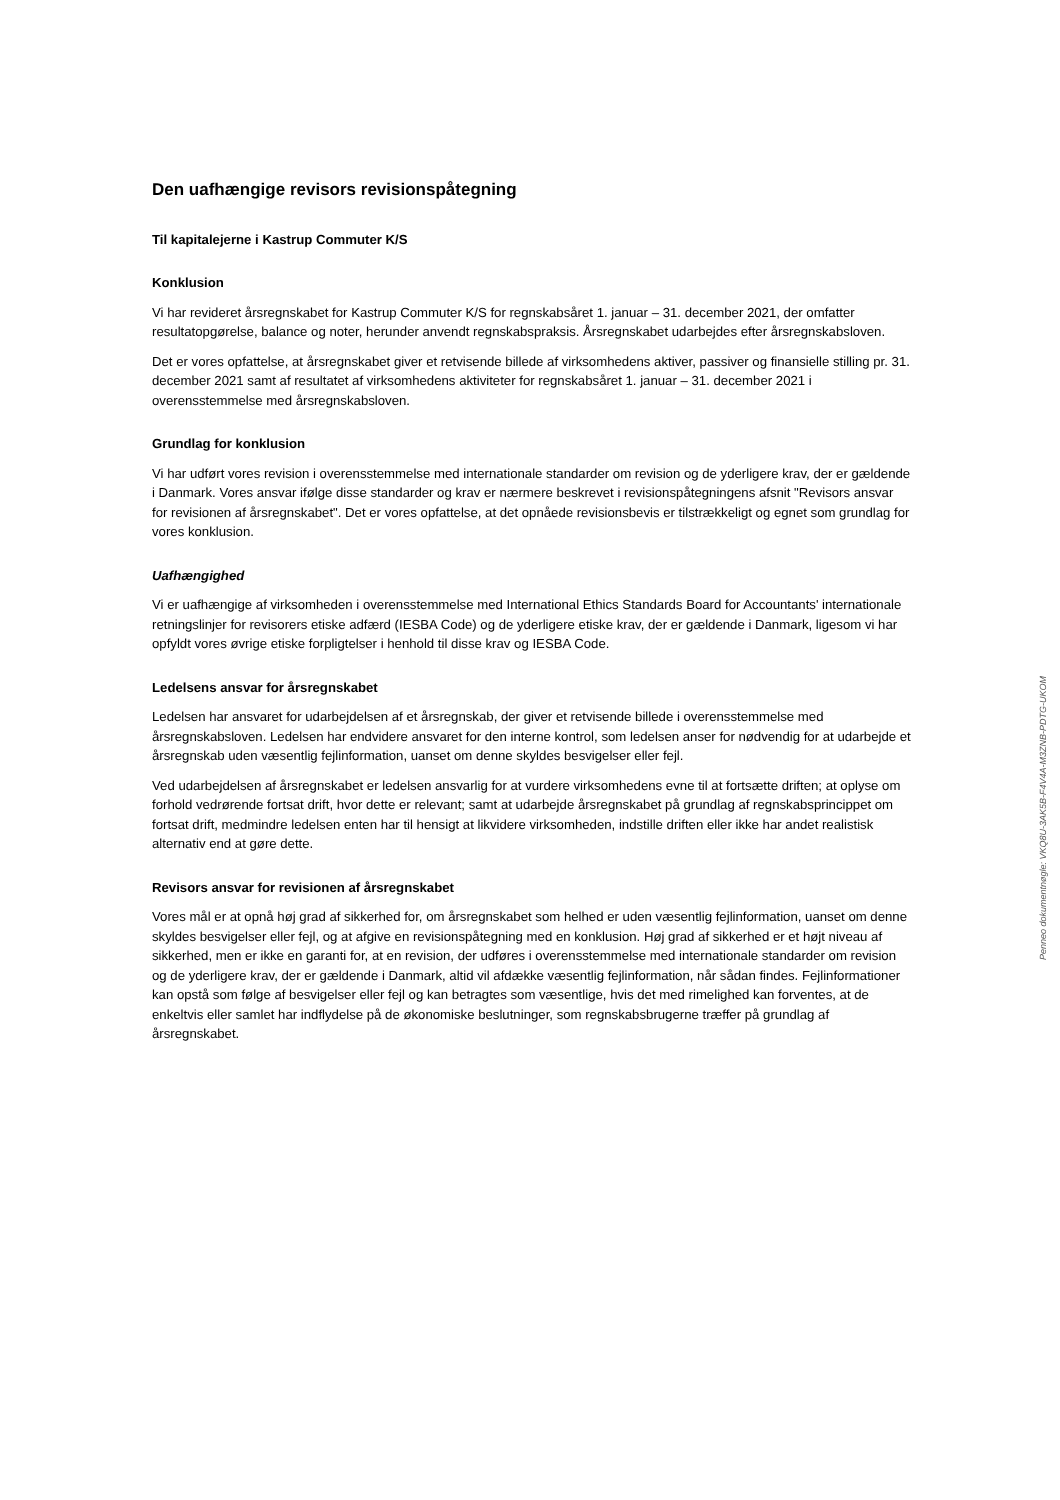Den uafhængige revisors revisionspåtegning
Til kapitalejerne i Kastrup Commuter K/S
Konklusion
Vi har revideret årsregnskabet for Kastrup Commuter K/S for regnskabsåret 1. januar – 31. december 2021, der omfatter resultatopgørelse, balance og noter, herunder anvendt regnskabspraksis. Årsregnskabet udarbejdes efter årsregnskabsloven.
Det er vores opfattelse, at årsregnskabet giver et retvisende billede af virksomhedens aktiver, passiver og finansielle stilling pr. 31. december 2021 samt af resultatet af virksomhedens aktiviteter for regnskabsåret 1. januar – 31. december 2021 i overensstemmelse med årsregnskabsloven.
Grundlag for konklusion
Vi har udført vores revision i overensstemmelse med internationale standarder om revision og de yderligere krav, der er gældende i Danmark. Vores ansvar ifølge disse standarder og krav er nærmere beskrevet i revisionspåtegningens afsnit "Revisors ansvar for revisionen af årsregnskabet". Det er vores opfattelse, at det opnåede revisionsbevis er tilstrækkeligt og egnet som grundlag for vores konklusion.
Uafhængighed
Vi er uafhængige af virksomheden i overensstemmelse med International Ethics Standards Board for Accountants' internationale retningslinjer for revisorers etiske adfærd (IESBA Code) og de yderligere etiske krav, der er gældende i Danmark, ligesom vi har opfyldt vores øvrige etiske forpligtelser i henhold til disse krav og IESBA Code.
Ledelsens ansvar for årsregnskabet
Ledelsen har ansvaret for udarbejdelsen af et årsregnskab, der giver et retvisende billede i overensstemmelse med årsregnskabsloven. Ledelsen har endvidere ansvaret for den interne kontrol, som ledelsen anser for nødvendig for at udarbejde et årsregnskab uden væsentlig fejlinformation, uanset om denne skyldes besvigelser eller fejl.
Ved udarbejdelsen af årsregnskabet er ledelsen ansvarlig for at vurdere virksomhedens evne til at fortsætte driften; at oplyse om forhold vedrørende fortsat drift, hvor dette er relevant; samt at udarbejde årsregnskabet på grundlag af regnskabsprincippet om fortsat drift, medmindre ledelsen enten har til hensigt at likvidere virksomheden, indstille driften eller ikke har andet realistisk alternativ end at gøre dette.
Revisors ansvar for revisionen af årsregnskabet
Vores mål er at opnå høj grad af sikkerhed for, om årsregnskabet som helhed er uden væsentlig fejlinformation, uanset om denne skyldes besvigelser eller fejl, og at afgive en revisionspåtegning med en konklusion. Høj grad af sikkerhed er et højt niveau af sikkerhed, men er ikke en garanti for, at en revision, der udføres i overensstemmelse med internationale standarder om revision og de yderligere krav, der er gældende i Danmark, altid vil afdække væsentlig fejlinformation, når sådan findes. Fejlinformationer kan opstå som følge af besvigelser eller fejl og kan betragtes som væsentlige, hvis det med rimelighed kan forventes, at de enkeltvis eller samlet har indflydelse på de økonomiske beslutninger, som regnskabsbrugerne træffer på grundlag af årsregnskabet.
Penneo dokumentnøgle: VKQ8U-3AK5B-F4V4A-M3ZNB-PDTG-UKOM